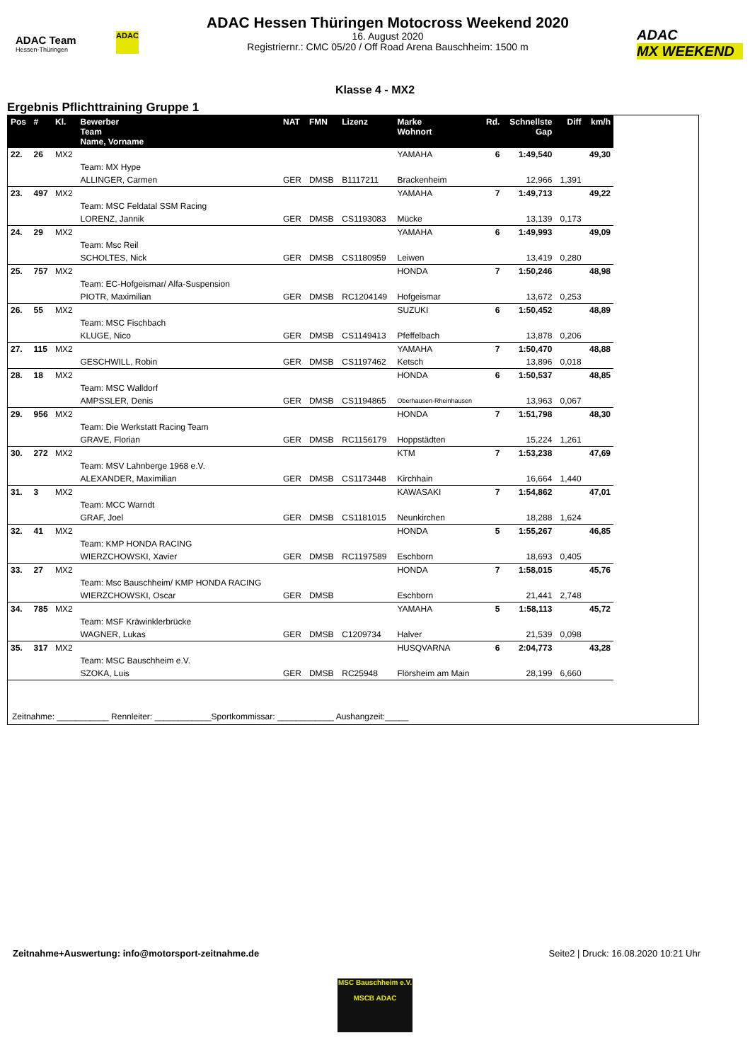ADAC Team
Hessen-Thüringen
ADAC
ADAC Hessen Thüringen Motocross Weekend 2020
16. August 2020
Registriernr.: CMC 05/20 / Off Road Arena Bauschheim: 1500 m
ADAC
MX WEEKEND
Klasse 4 - MX2
Ergebnis Pflichttraining Gruppe 1
| Pos | # | Kl. | Bewerber Team Name, Vorname | NAT | FMN | Lizenz | Marke Wohnort | Rd. | Schnellste Gap | Diff | km/h |
| --- | --- | --- | --- | --- | --- | --- | --- | --- | --- | --- | --- |
| 22. | 26 | MX2 | | | | | YAMAHA | 6 | 1:49,540 | | 49,30 |
| | | | Team: MX Hype | | | | | | | | |
| | | | ALLINGER, Carmen | GER | DMSB | B1117211 | Brackenheim | | 12,966 | 1,391 | |
| 23. | 497 | MX2 | | | | | YAMAHA | 7 | 1:49,713 | | 49,22 |
| | | | Team: MSC Feldatal SSM Racing | | | | | | | | |
| | | | LORENZ, Jannik | GER | DMSB | CS1193083 | Mücke | | 13,139 | 0,173 | |
| 24. | 29 | MX2 | | | | | YAMAHA | 6 | 1:49,993 | | 49,09 |
| | | | Team: Msc Reil | | | | | | | | |
| | | | SCHOLTES, Nick | GER | DMSB | CS1180959 | Leiwen | | 13,419 | 0,280 | |
| 25. | 757 | MX2 | | | | | HONDA | 7 | 1:50,246 | | 48,98 |
| | | | Team: EC-Hofgeismar/ Alfa-Suspension | | | | | | | | |
| | | | PIOTR, Maximilian | GER | DMSB | RC1204149 | Hofgeismar | | 13,672 | 0,253 | |
| 26. | 55 | MX2 | | | | | SUZUKI | 6 | 1:50,452 | | 48,89 |
| | | | Team: MSC Fischbach | | | | | | | | |
| | | | KLUGE, Nico | GER | DMSB | CS1149413 | Pfeffelbach | | 13,878 | 0,206 | |
| 27. | 115 | MX2 | | | | | YAMAHA | 7 | 1:50,470 | | 48,88 |
| | | | GESCHWILL, Robin | GER | DMSB | CS1197462 | Ketsch | | 13,896 | 0,018 | |
| 28. | 18 | MX2 | | | | | HONDA | 6 | 1:50,537 | | 48,85 |
| | | | Team: MSC Walldorf | | | | | | | | |
| | | | AMPSSLER, Denis | GER | DMSB | CS1194865 | Oberhausen-Rheinhausen | | 13,963 | 0,067 | |
| 29. | 956 | MX2 | | | | | HONDA | 7 | 1:51,798 | | 48,30 |
| | | | Team: Die Werkstatt Racing Team | | | | | | | | |
| | | | GRAVE, Florian | GER | DMSB | RC1156179 | Hoppstädten | | 15,224 | 1,261 | |
| 30. | 272 | MX2 | | | | | KTM | 7 | 1:53,238 | | 47,69 |
| | | | Team: MSV Lahnberge 1968 e.V. | | | | | | | | |
| | | | ALEXANDER, Maximilian | GER | DMSB | CS1173448 | Kirchhain | | 16,664 | 1,440 | |
| 31. | 3 | MX2 | | | | | KAWASAKI | 7 | 1:54,862 | | 47,01 |
| | | | Team: MCC Warndt | | | | | | | | |
| | | | GRAF, Joel | GER | DMSB | CS1181015 | Neunkirchen | | 18,288 | 1,624 | |
| 32. | 41 | MX2 | | | | | HONDA | 5 | 1:55,267 | | 46,85 |
| | | | Team: KMP HONDA RACING | | | | | | | | |
| | | | WIERZCHOWSKI, Xavier | GER | DMSB | RC1197589 | Eschborn | | 18,693 | 0,405 | |
| 33. | 27 | MX2 | | | | | HONDA | 7 | 1:58,015 | | 45,76 |
| | | | Team: Msc Bauschheim/ KMP HONDA RACING | | | | | | | | |
| | | | WIERZCHOWSKI, Oscar | GER | DMSB | | Eschborn | | 21,441 | 2,748 | |
| 34. | 785 | MX2 | | | | | YAMAHA | 5 | 1:58,113 | | 45,72 |
| | | | Team: MSF Kräwinklerbrücke | | | | | | | | |
| | | | WAGNER, Lukas | GER | DMSB | C1209734 | Halver | | 21,539 | 0,098 | |
| 35. | 317 | MX2 | | | | | HUSQVARNA | 6 | 2:04,773 | | 43,28 |
| | | | Team: MSC Bauschheim e.V. | | | | | | | | |
| | | | SZOKA, Luis | GER | DMSB | RC25948 | Flörsheim am Main | | 28,199 | 6,660 | |
Zeitnahme: ___________ Rennleiter: ____________Sportkommissar: ____________ Aushangzeit:_____
Zeitnahme+Auswertung: info@motorsport-zeitnahme.de Seite2 | Druck: 16.08.2020 10:21 Uhr
MSC Bauschheim e.V.
MSCB ADAC